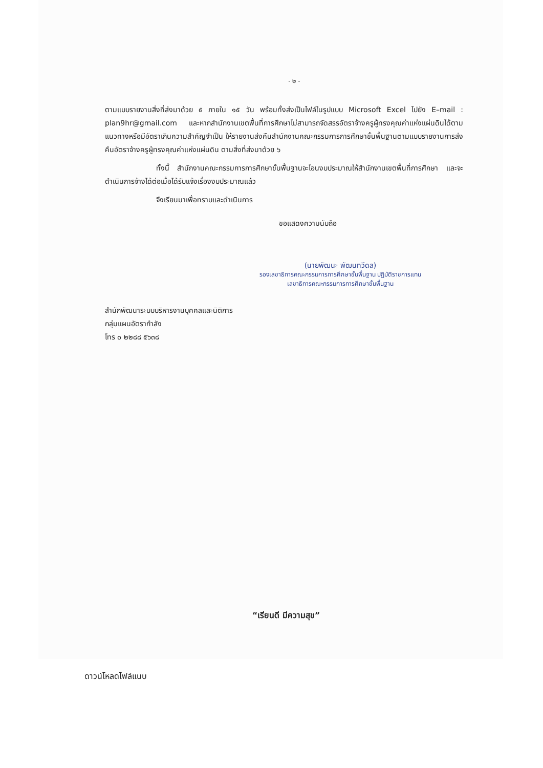- ๒ -
ตามแบบรายงานสิ่งที่ส่งมาด้วย ๕ ภายใน ๑๕ วัน พร้อมทั้งส่งเป็นไฟล์ในรูปแบบ Microsoft Excel ไปยัง E–mail : plan9hr@gmail.com และหากสำนักงานเขตพื้นที่การศึกษาไม่สามารถจัดสรรอัตราจ้างครูผู้ทรงคุณค่าแห่งแผ่นดินได้ตามแนวทางหรือมีอัตราเกินความสำคัญจำเป็น ให้รายงานส่งคืนสำนักงานคณะกรรมการการศึกษาขั้นพื้นฐานตามแบบรายงานการส่งคืนอัตราจ้างครูผู้ทรงคุณค่าแห่งแผ่นดิน ตามสิ่งที่ส่งมาด้วย ๖
ทั้งนี้ สำนักงานคณะกรรมการการศึกษาขั้นพื้นฐานจะโอนงบประมาณให้สำนักงานเขตพื้นที่การศึกษา และจะดำเนินการจ้างได้ต่อเมื่อได้รับแจ้งเรื่องงบประมาณแล้ว
จึงเรียนมาเพื่อทราบและดำเนินการ
ขอแสดงความนับถือ
(นายพัฒนะ พัฒนทวีดล)
รองเลขาธิการคณะกรรมการการศึกษาขั้นพื้นฐาน ปฏิบัติราชการแทน
เลขาธิการคณะกรรมการการศึกษาขั้นพื้นฐาน
สำนักพัฒนาระบบบริหารงานบุคคลและนิติการ
กลุ่มแผนอัตรากำลัง
โทร ๐ ๒๒๘๘ ๕๖๓๘
“เรียนดี มีความสุข”
ดาวน์โหลดไฟล์แนบ